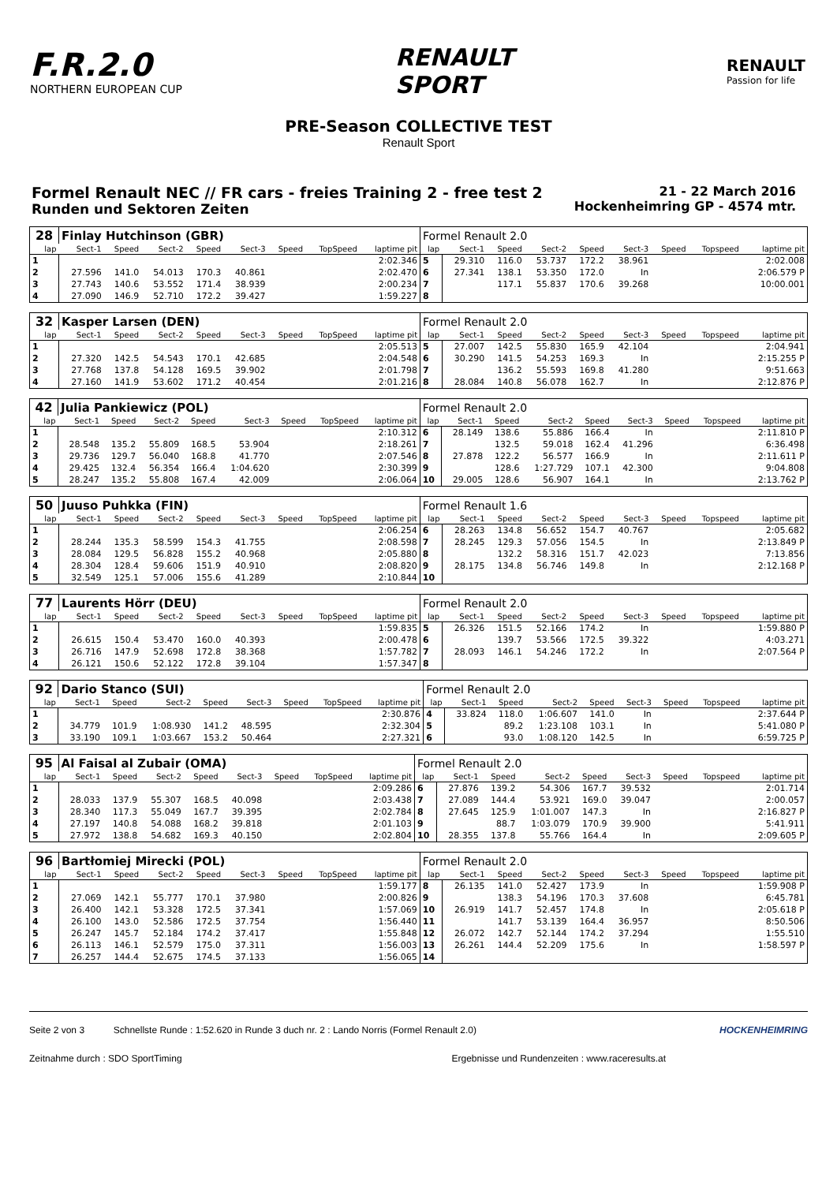F.R.2.0
NORTHERN EUROPEAN CUP
RENAULT
SPORT
RENAULT
Passion for life
PRE-Season COLLECTIVE TEST
Renault Sport
Formel Renault NEC // FR cars - freies Training 2 - free test 2
Runden und Sektoren Zeiten
21 - 22 March 2016
Hockenheimring GP - 4574 mtr.
| 28 | Finlay Hutchinson (GBR) | | | | | | | | Formel Renault 2.0 | | | | | | | | |
| lap | Sect-1 | Speed | Sect-2 | Speed | Sect-3 | Speed | TopSpeed | laptime pit | lap | Sect-1 | Speed | Sect-2 | Speed | Sect-3 | Speed | Topspeed | laptime pit |
| 1 | | | | | | | | 2:02.346 | 5 | 29.310 | 116.0 | 53.737 | 172.2 | 38.961 | | | 2:02.008 |
| 2 | 27.596 | 141.0 | 54.013 | 170.3 | 40.861 | | | 2:02.470 | 6 | 27.341 | 138.1 | 53.350 | 172.0 | In | | | 2:06.579 P |
| 3 | 27.743 | 140.6 | 53.552 | 171.4 | 38.939 | | | 2:00.234 | 7 | | 117.1 | 55.837 | 170.6 | 39.268 | | | 10:00.001 |
| 4 | 27.090 | 146.9 | 52.710 | 172.2 | 39.427 | | | 1:59.227 | 8 | | | | | | | | |
| 32 | Kasper Larsen (DEN) | | | | | | | | Formel Renault 2.0 | | | | | | | | |
| lap | Sect-1 | Speed | Sect-2 | Speed | Sect-3 | Speed | TopSpeed | laptime pit | lap | Sect-1 | Speed | Sect-2 | Speed | Sect-3 | Speed | Topspeed | laptime pit |
| 1 | | | | | | | | 2:05.513 | 5 | 27.007 | 142.5 | 55.830 | 165.9 | 42.104 | | | 2:04.941 |
| 2 | 27.320 | 142.5 | 54.543 | 170.1 | 42.685 | | | 2:04.548 | 6 | 30.290 | 141.5 | 54.253 | 169.3 | In | | | 2:15.255 P |
| 3 | 27.768 | 137.8 | 54.128 | 169.5 | 39.902 | | | 2:01.798 | 7 | | 136.2 | 55.593 | 169.8 | 41.280 | | | 9:51.663 |
| 4 | 27.160 | 141.9 | 53.602 | 171.2 | 40.454 | | | 2:01.216 | 8 | 28.084 | 140.8 | 56.078 | 162.7 | In | | | 2:12.876 P |
| 42 | Julia Pankiewicz (POL) | | | | | | | | Formel Renault 2.0 | | | | | | | | |
| lap | Sect-1 | Speed | Sect-2 | Speed | Sect-3 | Speed | TopSpeed | laptime pit | lap | Sect-1 | Speed | Sect-2 | Speed | Sect-3 | Speed | Topspeed | laptime pit |
| 1 | | | | | | | | 2:10.312 | 6 | 28.149 | 138.6 | 55.886 | 166.4 | In | | | 2:11.810 P |
| 2 | 28.548 | 135.2 | 55.809 | 168.5 | 53.904 | | | 2:18.261 | 7 | | 132.5 | 59.018 | 162.4 | 41.296 | | | 6:36.498 |
| 3 | 29.736 | 129.7 | 56.040 | 168.8 | 41.770 | | | 2:07.546 | 8 | 27.878 | 122.2 | 56.577 | 166.9 | In | | | 2:11.611 P |
| 4 | 29.425 | 132.4 | 56.354 | 166.4 | 1:04.620 | | | 2:30.399 | 9 | | 128.6 | 1:27.729 | 107.1 | 42.300 | | | 9:04.808 |
| 5 | 28.247 | 135.2 | 55.808 | 167.4 | 42.009 | | | 2:06.064 | 10 | 29.005 | 128.6 | 56.907 | 164.1 | In | | | 2:13.762 P |
| 50 | Juuso Puhkka (FIN) | | | | | | | | Formel Renault 1.6 | | | | | | | | |
| lap | Sect-1 | Speed | Sect-2 | Speed | Sect-3 | Speed | TopSpeed | laptime pit | lap | Sect-1 | Speed | Sect-2 | Speed | Sect-3 | Speed | Topspeed | laptime pit |
| 1 | | | | | | | | 2:06.254 | 6 | 28.263 | 134.8 | 56.652 | 154.7 | 40.767 | | | 2:05.682 |
| 2 | 28.244 | 135.3 | 58.599 | 154.3 | 41.755 | | | 2:08.598 | 7 | 28.245 | 129.3 | 57.056 | 154.5 | In | | | 2:13.849 P |
| 3 | 28.084 | 129.5 | 56.828 | 155.2 | 40.968 | | | 2:05.880 | 8 | | 132.2 | 58.316 | 151.7 | 42.023 | | | 7:13.856 |
| 4 | 28.304 | 128.4 | 59.606 | 151.9 | 40.910 | | | 2:08.820 | 9 | 28.175 | 134.8 | 56.746 | 149.8 | In | | | 2:12.168 P |
| 5 | 32.549 | 125.1 | 57.006 | 155.6 | 41.289 | | | 2:10.844 | 10 | | | | | | | | |
| 77 | Laurents Hörr (DEU) | | | | | | | | Formel Renault 2.0 | | | | | | | | |
| lap | Sect-1 | Speed | Sect-2 | Speed | Sect-3 | Speed | TopSpeed | laptime pit | lap | Sect-1 | Speed | Sect-2 | Speed | Sect-3 | Speed | Topspeed | laptime pit |
| 1 | | | | | | | | 1:59.835 | 5 | 26.326 | 151.5 | 52.166 | 174.2 | In | | | 1:59.880 P |
| 2 | 26.615 | 150.4 | 53.470 | 160.0 | 40.393 | | | 2:00.478 | 6 | | 139.7 | 53.566 | 172.5 | 39.322 | | | 4:03.271 |
| 3 | 26.716 | 147.9 | 52.698 | 172.8 | 38.368 | | | 1:57.782 | 7 | 28.093 | 146.1 | 54.246 | 172.2 | In | | | 2:07.564 P |
| 4 | 26.121 | 150.6 | 52.122 | 172.8 | 39.104 | | | 1:57.347 | 8 | | | | | | | | |
| 92 | Dario Stanco (SUI) | | | | | | | | Formel Renault 2.0 | | | | | | | | |
| lap | Sect-1 | Speed | Sect-2 | Speed | Sect-3 | Speed | TopSpeed | laptime pit | lap | Sect-1 | Speed | Sect-2 | Speed | Sect-3 | Speed | Topspeed | laptime pit |
| 1 | | | | | | | | 2:30.876 | 4 | 33.824 | 118.0 | 1:06.607 | 141.0 | In | | | 2:37.644 P |
| 2 | 34.779 | 101.9 | 1:08.930 | 141.2 | 48.595 | | | 2:32.304 | 5 | | 89.2 | 1:23.108 | 103.1 | In | | | 5:41.080 P |
| 3 | 33.190 | 109.1 | 1:03.667 | 153.2 | 50.464 | | | 2:27.321 | 6 | | 93.0 | 1:08.120 | 142.5 | In | | | 6:59.725 P |
| 95 | Al Faisal al Zubair (OMA) | | | | | | | | Formel Renault 2.0 | | | | | | | | |
| lap | Sect-1 | Speed | Sect-2 | Speed | Sect-3 | Speed | TopSpeed | laptime pit | lap | Sect-1 | Speed | Sect-2 | Speed | Sect-3 | Speed | Topspeed | laptime pit |
| 1 | | | | | | | | 2:09.286 | 6 | 27.876 | 139.2 | 54.306 | 167.7 | 39.532 | | | 2:01.714 |
| 2 | 28.033 | 137.9 | 55.307 | 168.5 | 40.098 | | | 2:03.438 | 7 | 27.089 | 144.4 | 53.921 | 169.0 | 39.047 | | | 2:00.057 |
| 3 | 28.340 | 117.3 | 55.049 | 167.7 | 39.395 | | | 2:02.784 | 8 | 27.645 | 125.9 | 1:01.007 | 147.3 | In | | | 2:16.827 P |
| 4 | 27.197 | 140.8 | 54.088 | 168.2 | 39.818 | | | 2:01.103 | 9 | | 88.7 | 1:03.079 | 170.9 | 39.900 | | | 5:41.911 |
| 5 | 27.972 | 138.8 | 54.682 | 169.3 | 40.150 | | | 2:02.804 | 10 | 28.355 | 137.8 | 55.766 | 164.4 | In | | | 2:09.605 P |
| 96 | Bartłomiej Mirecki (POL) | | | | | | | | Formel Renault 2.0 | | | | | | | | |
| lap | Sect-1 | Speed | Sect-2 | Speed | Sect-3 | Speed | TopSpeed | laptime pit | lap | Sect-1 | Speed | Sect-2 | Speed | Sect-3 | Speed | Topspeed | laptime pit |
| 1 | | | | | | | | 1:59.177 | 8 | 26.135 | 141.0 | 52.427 | 173.9 | In | | | 1:59.908 P |
| 2 | 27.069 | 142.1 | 55.777 | 170.1 | 37.980 | | | 2:00.826 | 9 | | 138.3 | 54.196 | 170.3 | 37.608 | | | 6:45.781 |
| 3 | 26.400 | 142.1 | 53.328 | 172.5 | 37.341 | | | 1:57.069 | 10 | 26.919 | 141.7 | 52.457 | 174.8 | In | | | 2:05.618 P |
| 4 | 26.100 | 143.0 | 52.586 | 172.5 | 37.754 | | | 1:56.440 | 11 | | 141.7 | 53.139 | 164.4 | 36.957 | | | 8:50.506 |
| 5 | 26.247 | 145.7 | 52.184 | 174.2 | 37.417 | | | 1:55.848 | 12 | 26.072 | 142.7 | 52.144 | 174.2 | 37.294 | | | 1:55.510 |
| 6 | 26.113 | 146.1 | 52.579 | 175.0 | 37.311 | | | 1:56.003 | 13 | 26.261 | 144.4 | 52.209 | 175.6 | In | | | 1:58.597 P |
| 7 | 26.257 | 144.4 | 52.675 | 174.5 | 37.133 | | | 1:56.065 | 14 | | | | | | | | |
Seite 2 von 3 Schnellste Runde : 1:52.620 in Runde 3 duch nr. 2 : Lando Norris (Formel Renault 2.0)
HOCKENHEIMRING
Zeitnahme durch : SDO SportTiming
Ergebnisse und Rundenzeiten : www.raceresults.at